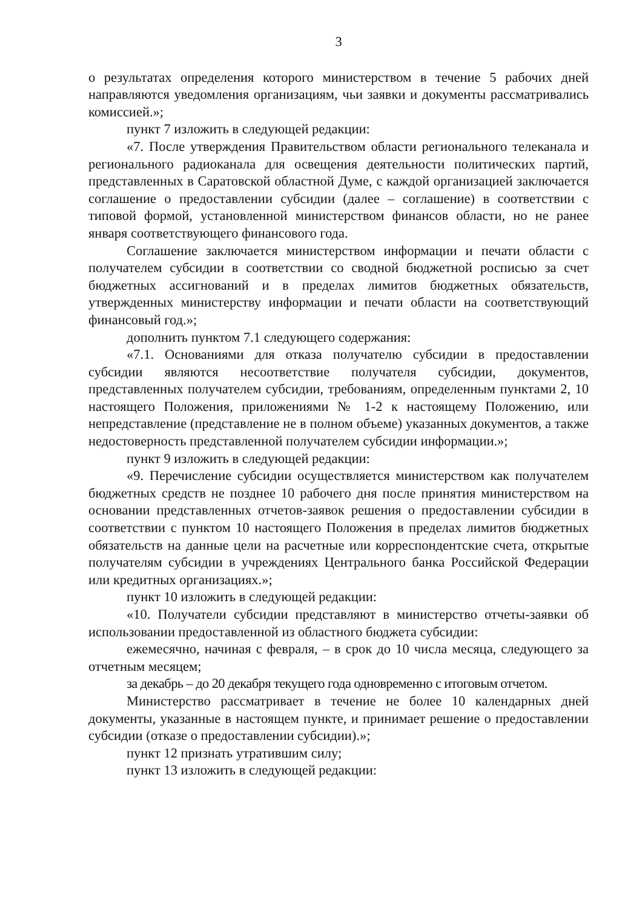3
о результатах определения которого министерством в течение 5 рабочих дней направляются уведомления организациям, чьи заявки и документы рассматривались комиссией.»;
пункт 7 изложить в следующей редакции:
«7. После утверждения Правительством области регионального телеканала и регионального радиоканала для освещения деятельности политических партий, представленных в Саратовской областной Думе, с каждой организацией заключается соглашение о предоставлении субсидии (далее – соглашение) в соответствии с типовой формой, установленной министерством финансов области, но не ранее января соответствующего финансового года.
Соглашение заключается министерством информации и печати области с получателем субсидии в соответствии со сводной бюджетной росписью за счет бюджетных ассигнований и в пределах лимитов бюджетных обязательств, утвержденных министерству информации и печати области на соответствующий финансовый год.»;
дополнить пунктом 7.1 следующего содержания:
«7.1. Основаниями для отказа получателю субсидии в предоставлении субсидии являются несоответствие получателя субсидии, документов, представленных получателем субсидии, требованиям, определенным пунктами 2, 10 настоящего Положения, приложениями № 1-2 к настоящему Положению, или непредставление (представление не в полном объеме) указанных документов, а также недостоверность представленной получателем субсидии информации.»;
пункт 9 изложить в следующей редакции:
«9. Перечисление субсидии осуществляется министерством как получателем бюджетных средств не позднее 10 рабочего дня после принятия министерством на основании представленных отчетов-заявок решения о предоставлении субсидии в соответствии с пунктом 10 настоящего Положения в пределах лимитов бюджетных обязательств на данные цели на расчетные или корреспондентские счета, открытые получателям субсидии в учреждениях Центрального банка Российской Федерации или кредитных организациях.»;
пункт 10 изложить в следующей редакции:
«10. Получатели субсидии представляют в министерство отчеты-заявки об использовании предоставленной из областного бюджета субсидии:
ежемесячно, начиная с февраля, – в срок до 10 числа месяца, следующего за отчетным месяцем;
за декабрь – до 20 декабря текущего года одновременно с итоговым отчетом.
Министерство рассматривает в течение не более 10 календарных дней документы, указанные в настоящем пункте, и принимает решение о предоставлении субсидии (отказе о предоставлении субсидии).»;
пункт 12 признать утратившим силу;
пункт 13 изложить в следующей редакции: